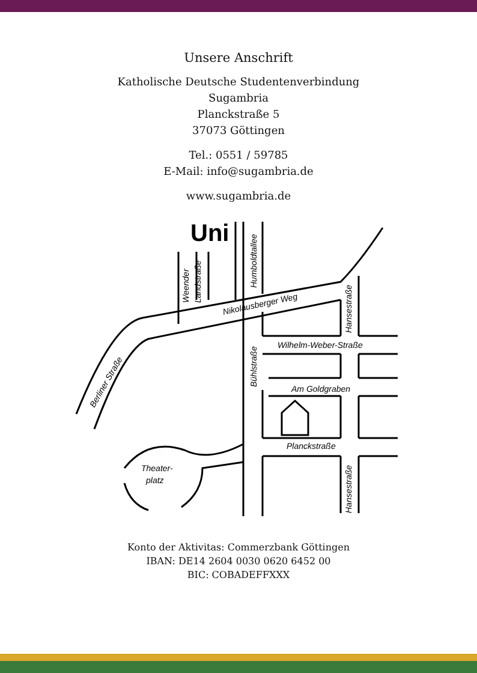Unsere Anschrift
Katholische Deutsche Studentenverbindung
Sugambria
Planckstraße 5
37073 Göttingen
Tel.: 0551 / 59785
E-Mail: info@sugambria.de
www.sugambria.de
Uni
Nikolausberger Weg
Wilhelm-Weber-Straße
Am Goldgraben
Planckstraße
Theater-
platz
Berliner Straße
Humboldtallee
Weender
Landstraße
Bühlstraße
Hansestraße
Hansestraße
Konto der Aktivitas: Commerzbank Göttingen
IBAN: DE14 2604 0030 0620 6452 00
BIC: COBADEFFXXX